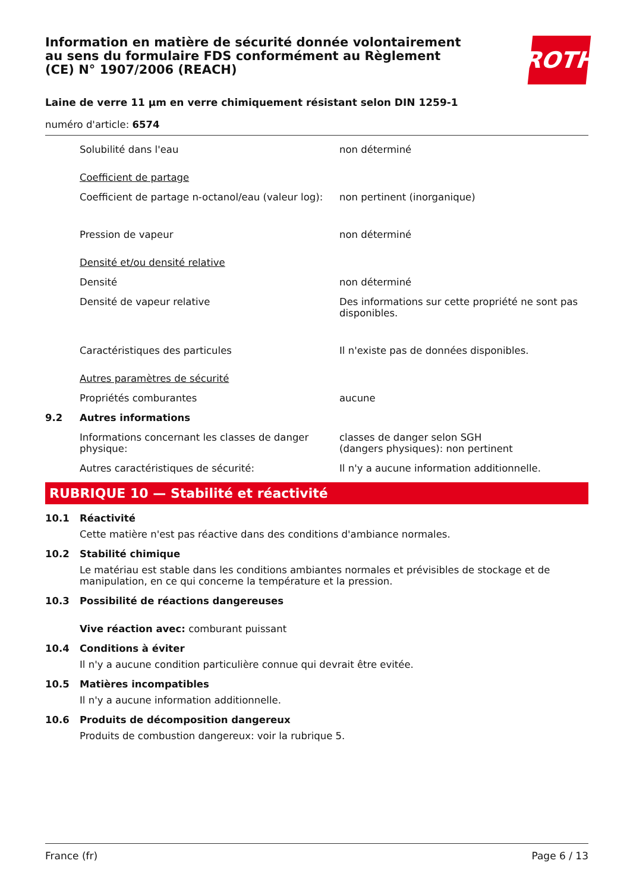Information en matière de sécurité donnée volontairement au sens du formulaire FDS conformément au Règlement (CE) N° 1907/2006 (REACH)
ROTH
Laine de verre 11 µm en verre chimiquement résistant selon DIN 1259-1
numéro d'article: 6574
Solubilité dans l'eau non déterminé
Coefficient de partage
Coefficient de partage n-octanol/eau (valeur log):
non pertinent (inorganique)
Pression de vapeur non déterminé
Densité et/ou densité relative
Densité non déterminé
Densité de vapeur relative Des informations sur cette propriété ne sont pas disponibles.
Caractéristiques des particules Il n'existe pas de données disponibles.
Autres paramètres de sécurité
Propriétés comburantes aucune
9.2 Autres informations
Informations concernant les classes de danger physique:
classes de danger selon SGH
(dangers physiques): non pertinent
Autres caractéristiques de sécurité: Il n'y a aucune information additionnelle.
RUBRIQUE 10 — Stabilité et réactivité
10.1 Réactivité
Cette matière n'est pas réactive dans des conditions d'ambiance normales.
10.2 Stabilité chimique
Le matériau est stable dans les conditions ambiantes normales et prévisibles de stockage et de manipulation, en ce qui concerne la température et la pression.
10.3 Possibilité de réactions dangereuses
Vive réaction avec: comburant puissant
10.4 Conditions à éviter
Il n'y a aucune condition particulière connue qui devrait être evitée.
10.5 Matières incompatibles
Il n'y a aucune information additionnelle.
10.6 Produits de décomposition dangereux
Produits de combustion dangereux: voir la rubrique 5.
France (fr) Page 6 / 13